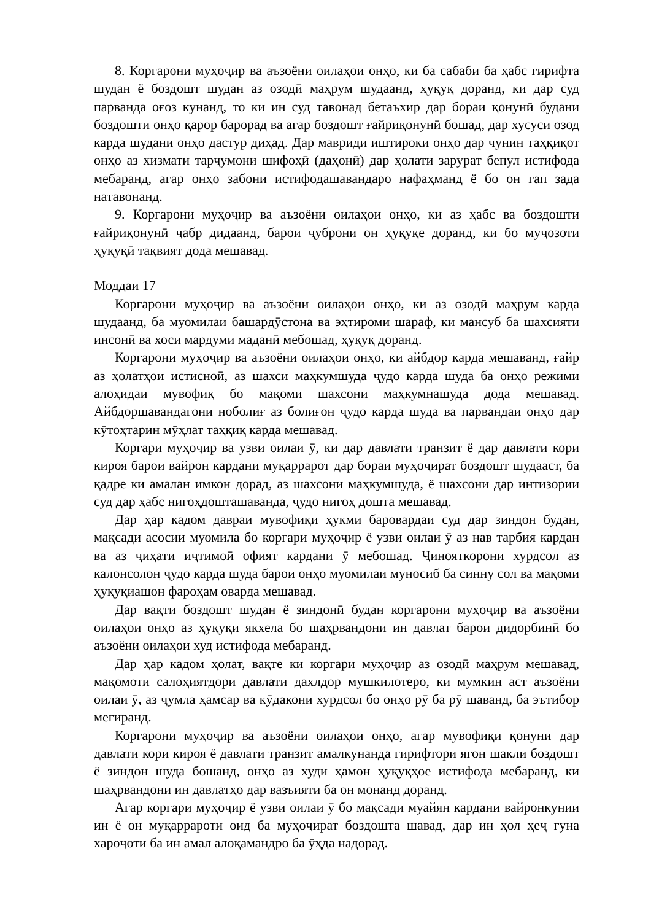8. Коргарони муҳоҷир ва аъзоёни оилаҳои онҳо, ки ба сабаби ба ҳабс гирифта шудан ё боздошт шудан аз озодӣ маҳрум шудаанд, ҳуқуқ доранд, ки дар суд парванда оғоз кунанд, то ки ин суд тавонад бетаъхир дар бораи қонунӣ будани боздошти онҳо қарор барорад ва агар боздошт ғайриқонунӣ бошад, дар хусуси озод карда шудани онҳо дастур диҳад. Дар мавриди иштироки онҳо дар чунин таҳқиқот онҳо аз хизмати тарҷумони шифоҳӣ (даҳонӣ) дар ҳолати зарурат бепул истифода мебаранд, агар онҳо забони истифодашавандаро нафаҳманд ё бо он гап зада натавонанд.
9. Коргарони муҳоҷир ва аъзоёни оилаҳои онҳо, ки аз ҳабс ва боздошти ғайриқонунӣ ҷабр дидаанд, барои ҷуброни он ҳуқуқе доранд, ки бо муҷозоти ҳуқуқӣ тақвият дода мешавад.
Моддаи 17
Коргарони муҳоҷир ва аъзоёни оилаҳои онҳо, ки аз озодӣ маҳрум карда шудаанд, ба муомилаи башардӯстона ва эҳтироми шараф, ки мансуб ба шахсияти инсонӣ ва хоси мардуми маданӣ мебошад, ҳуқуқ доранд.
Коргарони муҳоҷир ва аъзоёни оилаҳои онҳо, ки айбдор карда мешаванд, ғайр аз ҳолатҳои истисноӣ, аз шахси маҳкумшуда ҷудо карда шуда ба онҳо режими алоҳидаи мувофиқ бо мақоми шахсони маҳкумнашуда дода мешавад. Айбдоршавандагони ноболиғ аз болиғон ҷудо карда шуда ва парвандаи онҳо дар кӯтоҳтарин мӯҳлат таҳқиқ карда мешавад.
Коргари муҳоҷир ва узви оилаи ӯ, ки дар давлати транзит ё дар давлати кори кироя барои вайрон кардани муқаррарот дар бораи муҳоҷират боздошт шудааст, ба қадре ки амалан имкон дорад, аз шахсони маҳкумшуда, ё шахсони дар интизории суд дар ҳабс нигоҳдошташаванда, ҷудо нигоҳ дошта мешавад.
Дар ҳар кадом давраи мувофиқи ҳукми баровардаи суд дар зиндон будан, мақсади асосии муомила бо коргари муҳоҷир ё узви оилаи ӯ аз нав тарбия кардан ва аз ҷиҳати иҷтимоӣ офият кардани ӯ мебошад. Ҷинояткорони хурдсол аз калонсолон ҷудо карда шуда барои онҳо муомилаи муносиб ба синну сол ва мақоми ҳуқуқиашон фароҳам оварда мешавад.
Дар вақти боздошт шудан ё зиндонӣ будан коргарони муҳоҷир ва аъзоёни оилаҳои онҳо аз ҳуқуқи якхела бо шаҳрвандони ин давлат барои дидорбинӣ бо аъзоёни оилаҳои худ истифода мебаранд.
Дар ҳар кадом ҳолат, вақте ки коргари муҳоҷир аз озодӣ маҳрум мешавад, мақомоти салоҳиятдори давлати дахлдор мушкилотеро, ки мумкин аст аъзоёни оилаи ӯ, аз ҷумла ҳамсар ва кӯдакони хурдсол бо онҳо рӯ ба рӯ шаванд, ба эътибор мегиранд.
Коргарони муҳоҷир ва аъзоёни оилаҳои онҳо, агар мувофиқи қонуни дар давлати кори кироя ё давлати транзит амалкунанда гирифтори ягон шакли боздошт ё зиндон шуда бошанд, онҳо аз худи ҳамон ҳуқуқҳое истифода мебаранд, ки шаҳрвандони ин давлатҳо дар вазъияти ба он монанд доранд.
Агар коргари муҳоҷир ё узви оилаи ӯ бо мақсади муайян кардани вайронкунии ин ё он муқаррароти оид ба муҳоҷират боздошта шавад, дар ин ҳол ҳеҷ гуна хароҷоти ба ин амал алоқамандро ба ӯҳда надорад.